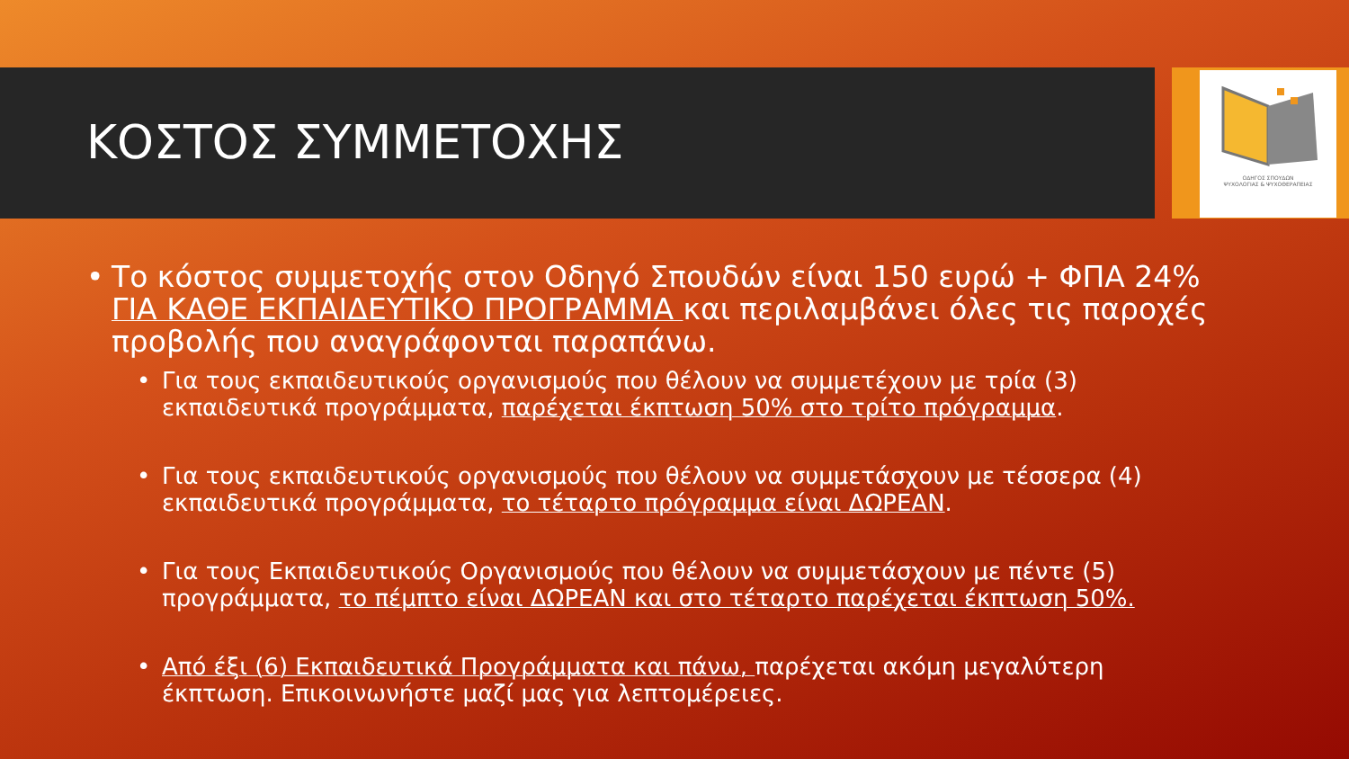ΟΔΗΓΟΣ ΣΠΟΥΔΩΝ
ΨΥΧΟΛΟΓΙΑΣ & ΨΥΧΟΘΕΡΑΠΕΙΑΣ
ΚΟΣΤΟΣ ΣΥΜΜΕΤΟΧΗΣ
• Το κόστος συμμετοχής στον Οδηγό Σπουδών είναι 150 ευρώ + ΦΠΑ 24% ΓΙΑ ΚΑΘΕ ΕΚΠΑΙΔΕΥΤΙΚΟ ΠΡΟΓΡΑΜΜΑ και περιλαμβάνει όλες τις παροχές προβολής που αναγράφονται παραπάνω.
• Για τους εκπαιδευτικούς οργανισμούς που θέλουν να συμμετέχουν με τρία (3) εκπαιδευτικά προγράμματα, παρέχεται έκπτωση 50% στο τρίτο πρόγραμμα.
• Για τους εκπαιδευτικούς οργανισμούς που θέλουν να συμμετάσχουν με τέσσερα (4) εκπαιδευτικά προγράμματα, το τέταρτο πρόγραμμα είναι ΔΩΡΕΑΝ.
• Για τους Εκπαιδευτικούς Οργανισμούς που θέλουν να συμμετάσχουν με πέντε (5) προγράμματα, το πέμπτο είναι ΔΩΡΕΑΝ και στο τέταρτο παρέχεται έκπτωση 50%.
• Από έξι (6) Εκπαιδευτικά Προγράμματα και πάνω, παρέχεται ακόμη μεγαλύτερη έκπτωση. Επικοινωνήστε μαζί μας για λεπτομέρειες.